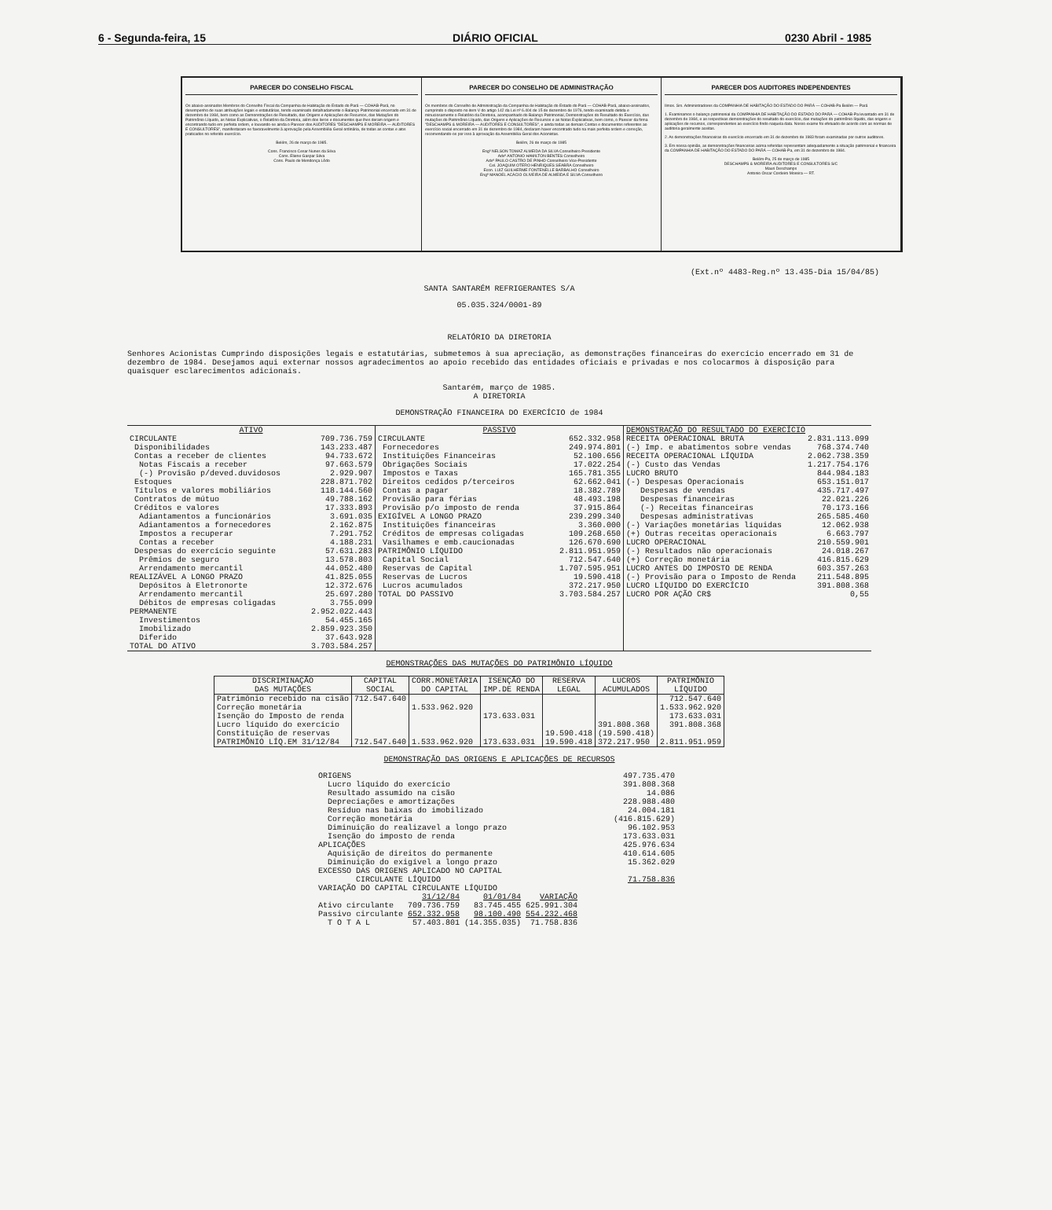6 - Segunda-feira, 15 DIÁRIO OFICIAL 0230 Abril - 1985
PARECER DO CONSELHO FISCAL
Os abaixo-assinados Membros do Conselho Fiscal da Companhia de Habitação do Estado do Pará — COHAB-Pará, no desempenho de suas atribuições legais e estatutárias, tendo examinado detalhadamente o Balanço Patrimonial encerrado em 31 de dezembro de 1984, bem como as Demonstrações de Resultado, das Origens e Aplicações de Recursos, das Mutações do Patrimônio Líquido, as Notas Explicativas, o Relatório da Diretoria, além dos livros e documentos que lhes deram origem e encontrando tudo em perfeita ordem, e louvando-se ainda o Parecer dos AUDITORES "DESCHAMPS E MOREIRA — AUDITORES E CONSULTORES", manifestaram-se favoravelmente à aprovação pela Assembléia Geral ordinária, de todas as contas e atos praticados no referido exercício.
Belém, 26 de março de 1985.
Cons. Francisco Cesar Nunes da Silva
Cons. Eliene Gaspar Silva
Cons. Paulo de Mendonça Lêdo
PARECER DO CONSELHO DE ADMINISTRAÇÃO
Os membros do Conselho de Administração da Companhia de Habitação do Estado do Pará — COHAB-Pará, abaixo-assinados, cumprindo o disposto no item V do artigo 142 da Lei nº 6.404 de 15 de dezembro de 1976, tendo examinado detida e minuciosamente o Relatório da Diretoria, acompanhado do Balanço Patrimonial, Demonstrações do Resultado do Exercício, das mutações do Patrimônio Líquido, das Origens e Aplicações de Recursos e as Notas Explicativas, bem como, o Parecer da firma "DESCHAMPS & MOREIRA — AUDITORES E CONSULTORES", e ainda todas as demais Contas e documentos referentes ao exercício social encerrado em 31 de dezembro de 1984, declaram haver encontrado tudo na mais perfeita ordem e correção, recomendando-os por isso à aprovação da Assembléia Geral dos Acionistas.
Belém, 26 de março de 1985
Engº NELSON TOMAZ ALMEIDA DA SILVA Conselheiro Presidente
Advº ANTONIO HAMILTON BENTES Conselheiro
Advº PAULO CASTRO DE PINHO Conselheiro Vice-Presidente
Cel. JOAQUIM OTERO HENRIQUES SEABRA Conselheiro
Econ. LUIZ GUILHERME FONTENELLE BARBALHO Conselheiro
Engº MANOEL ACÁCIO OLIVEIRA DE ALMEIDA E SILVA Conselheiro
PARECER DOS AUDITORES INDEPENDENTES
Ilmos. Srs. Administradores da COMPANHIA DE HABITAÇÃO DO ESTADO DO PARÁ — COHAB-Pa Belém — Pará
1. Examinamos o balanço patrimonial da COMPANHIA DE HABITAÇÃO DO ESTADO DO PARÁ — COHAB-Pa levantado em 31 de dezembro de 1984, e as respectivas demonstrações do resultado do exercício, das mutações do patrimônio líquido, das origens e aplicações de recursos, correspondentes ao exercício findo naquela data. Nosso exame foi efetuado de acordo com as normas de auditoria geralmente aceitas.
2. As demonstrações financeiras do exercício encerrado em 31 de dezembro de 1983 foram examinadas por outros auditores.
3. Em nossa opinião, as demonstrações financeiras acima referidas representam adequadamente a situação patrimonial e financeira da COMPANHIA DE HABITAÇÃO DO ESTADO DO PARÁ — COHAB-Pa, em 31 de dezembro de 1984.
Belém-Pa, 25 de março de 1985
DESCHAMPS & MOREIRA AUDITORES E CONSULTORES S/C
Mauri Deschamps
Antonio Oscar Cordeiro Moreira — RT.
(Ext.nº 4483-Reg.nº 13.435-Dia 15/04/85)
SANTA SANTARÉM REFRIGERANTES S/A
05.035.324/0001-89
RELATÓRIO DA DIRETORIA
Senhores Acionistas Cumprindo disposições legais e estatutárias, submetemos à sua apreciação, as demonstrações financeiras do exercício encerrado em 31 de dezembro de 1984. Desejamos aqui externar nossos agradecimentos ao apoio recebido das entidades oficiais e privadas e nos colocarmos à disposição para quaisquer esclarecimentos adicionais.
Santarém, março de 1985.
A DIRETORIA
DEMONSTRAÇÃO FINANCEIRA DO EXERCÍCIO de 1984
| ATIVO | |
| --- | --- |
| CIRCULANTE | 709.736.759 |
| Disponibilidades | 143.233.487 |
| Contas a receber de clientes | 94.733.672 |
| Notas Fiscais a receber | 97.663.579 |
| (-) Provisão p/deved.duvidosos | 2.929.907 |
| Estoques | 228.871.702 |
| Títulos e valores mobiliários | 118.144.560 |
| Contratos de mútuo | 49.788.162 |
| Créditos e valores | 17.333.893 |
| Adiantamentos a funcionários | 3.691.035 |
| Adiantamentos a fornecedores | 2.162.875 |
| Impostos a recuperar | 7.291.752 |
| Contas a receber | 4.188.231 |
| Despesas do exercício seguinte | 57.631.283 |
| Prêmios de seguro | 13.578.803 |
| Arrendamento mercantil | 44.052.480 |
| REALIZÁVEL A LONGO PRAZO | 41.825.055 |
| Depósitos à Eletronorte | 12.372.676 |
| Arrendamento mercantil | 25.697.280 |
| Débitos de empresas coligadas | 3.755.099 |
| PERMANENTE | 2.952.022.443 |
| Investimentos | 54.455.165 |
| Imobilizado | 2.859.923.350 |
| Diferido | 37.643.928 |
| TOTAL DO ATIVO | 3.703.584.257 |
| PASSIVO | |
| --- | --- |
| CIRCULANTE | 652.332.958 |
| Fornecedores | 249.974.801 |
| Instituições Financeiras | 52.100.656 |
| Obrigações Sociais | 17.022.254 |
| Impostos e Taxas | 165.781.355 |
| Direitos cedidos p/terceiros | 62.662.041 |
| Contas a pagar | 18.382.789 |
| Provisão para férias | 48.493.198 |
| Provisão p/o imposto de renda | 37.915.864 |
| EXIGÍVEL A LONGO PRAZO | 239.299.340 |
| Instituições financeiras | 3.360.000 |
| Créditos de empresas coligadas | 109.268.650 |
| Vasilhames e emb.caucionadas | 126.670.690 |
| PATRIMÔNIO LÍQUIDO | 2.811.951.959 |
| Capital Social | 712.547.640 |
| Reservas de Capital | 1.707.595.951 |
| Reservas de Lucros | 19.590.418 |
| Lucros acumulados | 372.217.950 |
| TOTAL DO PASSIVO | 3.703.584.257 |
| DEMONSTRAÇÃO DO RESULTADO DO EXERCÍCIO | |
| --- | --- |
| RECEITA OPERACIONAL BRUTA | 2.831.113.099 |
| (-) Imp. e abatimentos sobre vendas | 768.374.740 |
| RECEITA OPERACIONAL LÍQUIDA | 2.062.738.359 |
| (-) Custo das Vendas | 1.217.754.176 |
| LUCRO BRUTO | 844.984.183 |
| (-) Despesas Operacionais | 653.151.017 |
| Despesas de vendas | 435.717.497 |
| Despesas financeiras | 22.021.226 |
| (-) Receitas financeiras | 70.173.166 |
| Despesas administrativas | 265.585.460 |
| (-) Variações monetárias líquidas | 12.062.938 |
| (+) Outras receitas operacionais | 6.663.797 |
| LUCRO OPERACIONAL | 210.559.901 |
| (-) Resultados não operacionais | 24.018.267 |
| (+) Correção monetária | 416.815.629 |
| LUCRO ANTES DO IMPOSTO DE RENDA | 603.357.263 |
| (-) Provisão para o Imposto de Renda | 211.548.895 |
| LUCRO LÍQUIDO DO EXERCÍCIO | 391.808.368 |
| LUCRO POR AÇÃO CR$ | 0,55 |
DEMONSTRAÇÕES DAS MUTAÇÕES DO PATRIMÔNIO LÍQUIDO
| DISCRIMINAÇÃO DAS MUTAÇÕES | CAPITAL SOCIAL | CORR.MONETÁRIA DO CAPITAL | ISENÇÃO DO IMP.DE RENDA | RESERVA LEGAL | LUCROS ACUMULADOS | PATRIMÔNIO LÍQUIDO |
| --- | --- | --- | --- | --- | --- | --- |
| Patrimônio recebido na cisão | 712.547.640 | | | | | 712.547.640 |
| Correção monetária | | 1.533.962.920 | | | | 1.533.962.920 |
| Isenção do Imposto de renda | | | 173.633.031 | | | 173.633.031 |
| Lucro líquido do exercício | | | | | 391.808.368 | 391.808.368 |
| Constituição de reservas | | | | 19.590.418 | (19.590.418) | |
| PATRIMÔNIO LÍQ.EM 31/12/84 | 712.547.640 | 1.533.962.920 | 173.633.031 | 19.590.418 | 372.217.950 | 2.811.951.959 |
DEMONSTRAÇÃO DAS ORIGENS E APLICAÇÕES DE RECURSOS
| ORIGENS | 497.735.470 |
| Lucro líquido do exercício | 391.808.368 |
| Resultado assumido na cisão | 14.086 |
| Depreciações e amortizações | 228.988.480 |
| Resíduo nas baixas do imobilizado | 24.004.181 |
| Correção monetária | (416.815.629) |
| Diminuição do realizavel a longo prazo | 96.102.953 |
| Isenção do imposto de renda | 173.633.031 |
| APLICAÇÕES | 425.976.634 |
| Aquisição de direitos do permanente | 410.614.605 |
| Diminuição do exigível a longo prazo | 15.362.029 |
| EXCESSO DAS ORIGENS APLICADO NO CAPITAL CIRCULANTE LÍQUIDO | 71.758.836 |
| VARIAÇÃO DO CAPITAL CIRCULANTE LÍQUIDO | | | |
| | 31/12/84 | 01/01/84 | VARIAÇÃO |
| Ativo circulante | 709.736.759 | 83.745.455 | 625.991.304 |
| Passivo circulante | 652.332.958 | 98.100.490 | 554.232.468 |
| T O T A L | 57.403.801 | (14.355.035) | 71.758.836 |